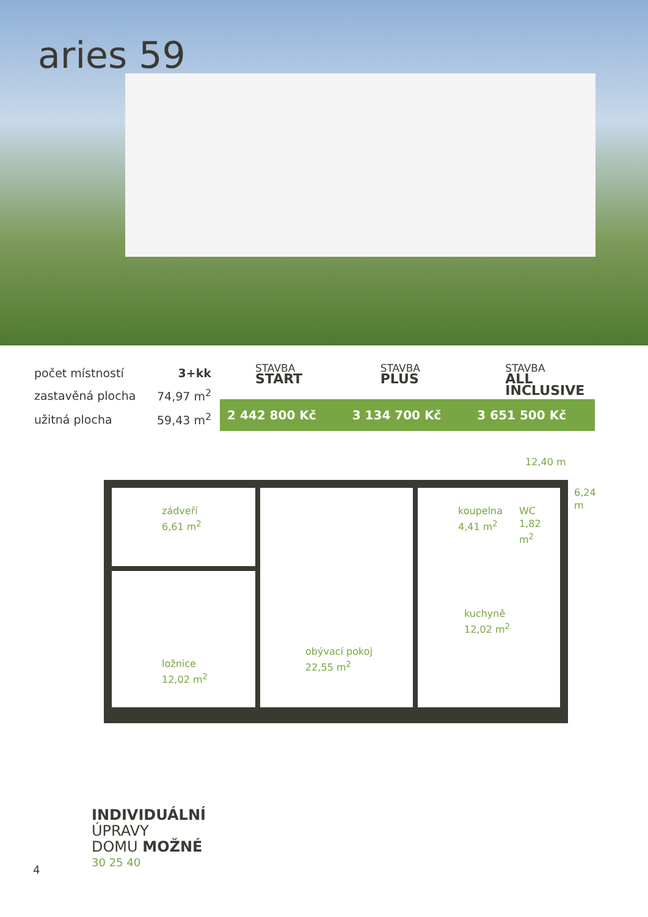aries 59
| počet místností | 3+kk |
| zastavěná plocha | 74,97 m<sup>2</sup> |
| užitná plocha | 59,43 m<sup>2</sup> |
STAVBA
START
STAVBA
PLUS
STAVBA
ALL INCLUSIVE
2 442 800 Kč 3 134 700 Kč 3 651 500 Kč
12,40 m
zádveří
6,61 m<sup>2</sup>
koupelna
4,41 m<sup>2</sup>
WC
1,82
m<sup>2</sup>
kuchyně
12,02 m<sup>2</sup>
ložnice
12,02 m<sup>2</sup>
obývací pokoj
22,55 m<sup>2</sup>
6,24 m
INDIVIDUÁLNÍ
ÚPRAVY
DOMU MOŽNÉ
30 25 40
4